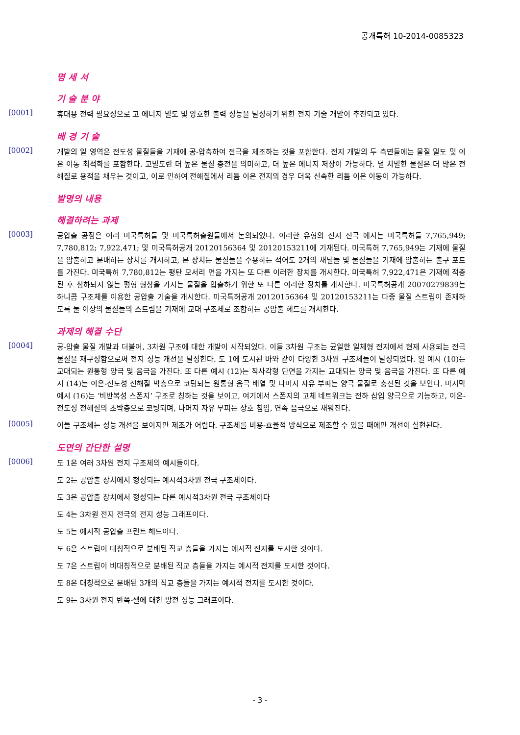공개특허 10-2014-0085323
명 세 서
기 술 분 야
[0001]
휴대용 전력 필요성으로 고 에너지 밀도 및 양호한 출력 성능을 달성하기 위한 전지 기술 개발이 추진되고 있다.
배 경 기 술
[0002]
개발의 일 영역은 전도성 물질들을 기재에 공-압축하여 전극을 제조하는 것을 포함한다. 전지 개발의 두 측면들에는 물질 밀도 및 이온 이동 최적화를 포함한다. 고밀도란 더 높은 물질 충전을 의미하고, 더 높은 에너지 저장이 가능하다. 덜 치밀한 물질은 더 많은 전해질로 용적을 채우는 것이고, 이로 인하여 전해질에서 리튬 이온 전지의 경우 더욱 신속한 리튬 이온 이동이 가능하다.
발명의 내용
해결하려는 과제
[0003]
공압출 공정은 여러 미국특허들 및 미국특허출원들에서 논의되었다. 이러한 유형의 전지 전극 예시는 미국특허들 7,765,949; 7,780,812; 7,922,471; 및 미국특허공개 20120156364 및 20120153211에 기재된다. 미국특허 7,765,949는 기재에 물질을 압출하고 분배하는 장치를 개시하고, 본 장치는 물질들을 수용하는 적어도 2개의 채널들 및 물질들을 기재에 압출하는 출구 포트를 가진다. 미국특허 7,780,812는 평탄 모서리 면을 가지는 또 다른 이러한 장치를 개시한다. 미국특허 7,922,471은 기재에 적층된 후 침하되지 않는 평형 형상을 가지는 물질을 압출하기 위한 또 다른 이러한 장치를 개시한다. 미국특허공개 20070279839는 하니콤 구조체를 이용한 공압출 기술을 개시한다. 미국특허공개 20120156364 및 20120153211는 다중 물질 스트립이 존재하도록 둘 이상의 물질들의 스트림을 기재에 교대 구조체로 조합하는 공압출 헤드를 개시한다.
과제의 해결 수단
[0004]
공-압출 물질 개발과 더불어, 3차원 구조에 대한 개발이 시작되었다. 이들 3차원 구조는 균일한 일체형 전지에서 현재 사용되는 전극 물질을 재구성함으로써 전지 성능 개선을 달성한다. 도 1에 도시된 바와 같이 다양한 3차원 구조체들이 달성되었다. 일 예시 (10)는 교대되는 원통형 양극 및 음극을 가진다. 또 다른 예시 (12)는 직사각형 단면을 가지는 교대되는 양극 및 음극을 가진다. 또 다른 예시 (14)는 이온-전도성 전해질 박층으로 코팅되는 원통형 음극 배열 및 나머지 자유 부피는 양극 물질로 충전된 것을 보인다. 마지막 예시 (16)는 ‘비반복성 스폰지’ 구조로 칭하는 것을 보이고, 여기에서 스폰지의 고체 네트워크는 전하 삽입 양극으로 기능하고, 이온-전도성 전해질의 초박층으로 코팅되며, 나머지 자유 부피는 상호 침입, 연속 음극으로 채워진다.
[0005]
이들 구조체는 성능 개선을 보이지만 제조가 어렵다. 구조체를 비용-효율적 방식으로 제조할 수 있을 때에만 개선이 실현된다.
도면의 간단한 설명
[0006]
도 1은 여러 3차원 전지 구조체의 예시들이다.
도 2는 공압출 장치에서 형성되는 예시적3차원 전극 구조체이다.
도 3은 공압출 장치에서 형성되는 다른 예시적3차원 전극 구조체이다
도 4는 3차원 전지 전극의 전지 성능 그래프이다.
도 5는 예시적 공압출 프린트 헤드이다.
도 6은 스트립이 대칭적으로 분배된 직교 층들을 가지는 예시적 전지를 도시한 것이다.
도 7은 스트립이 비대칭적으로 분배된 직교 층들을 가지는 예시적 전지를 도시한 것이다.
도 8은 대칭적으로 분배된 3개의 직교 층들을 가지는 예시적 전지를 도시한 것이다.
도 9는 3차원 전지 반쪽-셀에 대한 방전 성능 그래프이다.
- 3 -